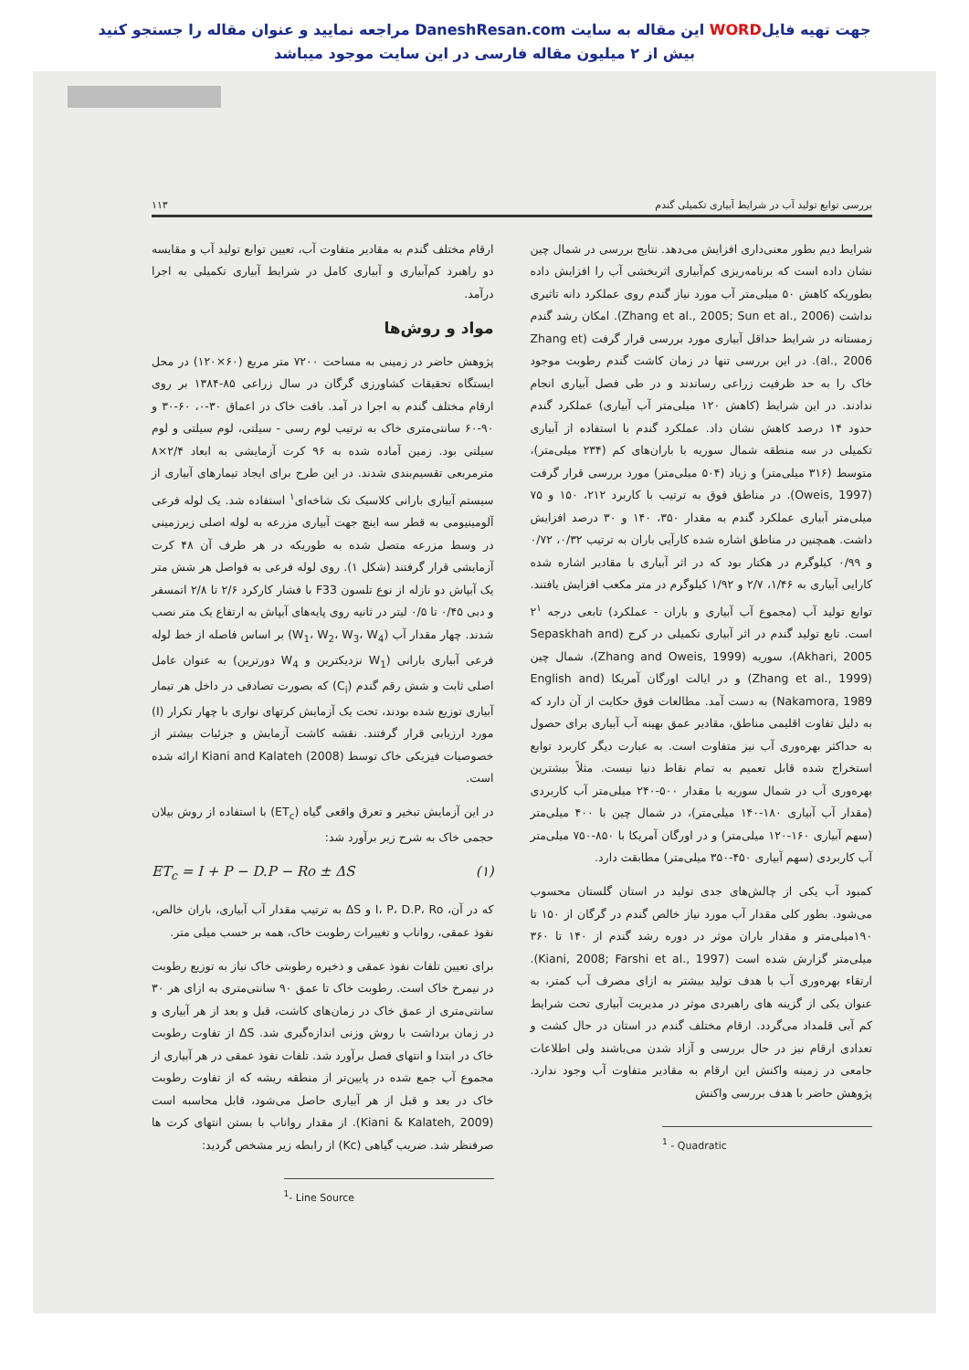جهت تهیه فایلWORD این مقاله به سایت DaneshResan.com مراجعه نمایید و عنوان مقاله را جستجو کنید
بیش از ۲ میلیون مقاله فارسی در این سایت موجود میباشد
بررسی توابع تولید آب در شرایط آبیاری تکمیلی گندم ۱۱۳
شرایط دیم بطور معنی‌داری افزایش می‌دهد. نتایج بررسی در شمال چین نشان داده است که برنامه‌ریزی کم‌آبیاری اثربخشی آب را افزایش داده بطوریکه کاهش ۵۰ میلی‌متر آب مورد نیاز گندم روی عملکرد دانه تاثیری نداشت (Zhang et al., 2005; Sun et al., 2006). امکان رشد گندم زمستانه در شرایط حداقل آبیاری مورد بررسی قرار گرفت (Zhang et al., 2006). در این بررسی تنها در زمان کاشت گندم رطوبت موجود خاک را به حد ظرفیت زراعی رساندند و در طی فصل آبیاری انجام ندادند. در این شرایط (کاهش ۱۲۰ میلی‌متر آب آبیاری) عملکرد گندم حدود ۱۴ درصد کاهش نشان داد. عملکرد گندم با استفاده از آبیاری تکمیلی در سه منطقه شمال سوریه با باران‌های کم (۲۳۴ میلی‌متر)، متوسط (۳۱۶ میلی‌متر) و زیاد (۵۰۴ میلی‌متر) مورد بررسی قرار گرفت (Oweis, 1997). در مناطق فوق به ترتیب با کاربرد ۲۱۲، ۱۵۰ و ۷۵ میلی‌متر آبیاری عملکرد گندم به مقدار ۳۵۰، ۱۴۰ و ۳۰ درصد افزایش داشت. همچنین در مناطق اشاره شده کارآیی باران به ترتیب ۰/۳۲، ۰/۷۲ و ۰/۹۹ کیلوگرم در هکتار بود که در اثر آبیاری با مقادیر اشاره شده کارایی آبیاری به ۱/۴۶، ۲/۷ و ۱/۹۲ کیلوگرم در متر مکعب افزایش یافتند. توابع تولید آب (مجموع آب آبیاری و باران - عملکرد) تابعی درجه ۲<sup>۱</sup> است. تابع تولید گندم در اثر آبیاری تکمیلی در کرج (Sepaskhah and Akhari, 2005)، سوریه (Zhang and Oweis, 1999)، شمال چین (Zhang et al., 1999) و در ایالت اورگان آمریکا (English and Nakamora, 1989) به دست آمد. مطالعات فوق حکایت از آن دارد که به دلیل تفاوت اقلیمی مناطق، مقادیر عمق بهینه آب آبیاری برای حصول به حداکثر بهره‌وری آب نیز متفاوت است. به عبارت دیگر کاربرد توابع استخراج شده قابل تعمیم به تمام نقاط دنیا نیست. مثلاً بیشترین بهره‌وری آب در شمال سوریه با مقدار ۵۰۰-۲۴۰ میلی‌متر آب کاربردی (مقدار آب آبیاری ۱۸۰-۱۴۰ میلی‌متر)، در شمال چین با ۴۰۰ میلی‌متر (سهم آبیاری ۱۶۰-۱۲۰ میلی‌متر) و در اورگان آمریکا با ۸۵۰-۷۵۰ میلی‌متر آب کاربردی (سهم آبیاری ۴۵۰-۳۵۰ میلی‌متر) مطابقت دارد.
کمبود آب یکی از چالش‌های جدی تولید در استان گلستان محسوب می‌شود. بطور کلی مقدار آب مورد نیاز خالص گندم در گرگان از ۱۵۰ تا ۱۹۰میلی‌متر و مقدار باران موثر در دوره رشد گندم از ۱۴۰ تا ۳۶۰ میلی‌متر گزارش شده است (Kiani, 2008; Farshi et al., 1997). ارتقاء بهره‌وری آب با هدف تولید بیشتر به ازای مصرف آب کمتر، به عنوان یکی از گزینه های راهبردی موثر در مدیریت آبیاری تحت شرایط کم آبی قلمداد می‌گردد. ارقام مختلف گندم در استان در حال کشت و تعدادی ارقام نیز در حال بررسی و آزاد شدن می‌باشند ولی اطلاعات جامعی در زمینه واکنش این ارقام به مقادیر متفاوت آب وجود ندارد. پژوهش حاضر با هدف بررسی واکنش
<sup>1</sup> - Quadratic
ارقام مختلف گندم به مقادیر متفاوت آب، تعیین توابع تولید آب و مقایسه دو راهبرد کم‌آبیاری و آبیاری کامل در شرایط آبیاری تکمیلی به اجرا درآمد.
مواد و روش‌ها
پژوهش حاضر در زمینی به مساحت ۷۲۰۰ متر مربع (۶۰×۱۲۰) در محل ایستگاه تحقیقات کشاورزی گرگان در سال زراعی ۸۵-۱۳۸۴ بر روی ارقام مختلف گندم به اجرا در آمد. بافت خاک در اعماق ۳۰-۰، ۶۰-۳۰ و ۹۰-۶۰ سانتی‌متری خاک به ترتیب لوم رسی - سیلتی، لوم سیلتی و لوم سیلتی بود. زمین آماده شده به ۹۶ کرت آزمایشی به ابعاد ۲/۴×۸ مترمربعی تقسیم‌بندی شدند. در این طرح برای ایجاد تیمارهای آبیاری از سیستم آبیاری بارانی کلاسیک تک شاخه‌ای<sup>۱</sup> استفاده شد. یک لوله فرعی آلومینیومی به قطر سه اینچ جهت آبیاری مزرعه به لوله اصلی زیرزمینی در وسط مزرعه متصل شده به طوریکه در هر طرف آن ۴۸ کرت آزمایشی قرار گرفتند (شکل ۱). روی لوله فرعی به فواصل هر شش متر یک آبپاش دو نازله از نوع تلسون F33 با فشار کارکرد ۲/۶ تا ۲/۸ اتمسفر و دبی ۰/۴۵ تا ۰/۵ لیتر در ثانیه روی پایه‌های آبپاش به ارتفاع یک متر نصب شدند. چهار مقدار آب (W<sub>1</sub>، W<sub>2</sub>، W<sub>3</sub>، W<sub>4</sub>) بر اساس فاصله از خط لوله فرعی آبیاری بارانی (W<sub>1</sub> نزدیکترین و W<sub>4</sub> دورترین) به عنوان عامل اصلی ثابت و شش رقم گندم (C<sub>i</sub>) که بصورت تصادفی در داخل هر تیمار آبیاری توزیع شده بودند، تحت یک آزمایش کرتهای نواری با چهار تکرار (I) مورد ارزیابی قرار گرفتند. نقشه کاشت آزمایش و جزئیات بیشتر از خصوصیات فیزیکی خاک توسط Kiani and Kalateh (2008) ارائه شده است.
در این آزمایش تبخیر و تعرق واقعی گیاه (ET<sub>c</sub>) با استفاده از روش بیلان حجمی خاک به شرح زیر برآورد شد:
ET<sub>c</sub> = I + P − D.P − Ro ± ΔS (۱)
که در آن، I، P، D.P، Ro و ΔS به ترتیب مقدار آب آبیاری، باران خالص، نفوذ عمقی، رواناب و تغییرات رطوبت خاک، همه بر حسب میلی متر.
برای تعیین تلفات نفوذ عمقی و ذخیره رطوبتی خاک نیاز به توزیع رطوبت در نیمرخ خاک است. رطوبت خاک تا عمق ۹۰ سانتی‌متری به ازای هر ۳۰ سانتی‌متری از عمق خاک در زمان‌های کاشت، قبل و بعد از هر آبیاری و در زمان برداشت با روش وزنی اندازه‌گیری شد. ΔS از تفاوت رطوبت خاک در ابتدا و انتهای فصل برآورد شد. تلفات نفوذ عمقی در هر آبیاری از مجموع آب جمع شده در پایین‌تر از منطقه ریشه که از تفاوت رطوبت خاک در بعد و قبل از هر آبیاری حاصل می‌شود، قابل محاسبه است (Kiani & Kalateh, 2009). از مقدار رواناب با بستن انتهای کرت ها صرفنظر شد. ضریب گیاهی (Kc) از رابطه زیر مشخص گردید:
<sup>1</sup>- Line Source